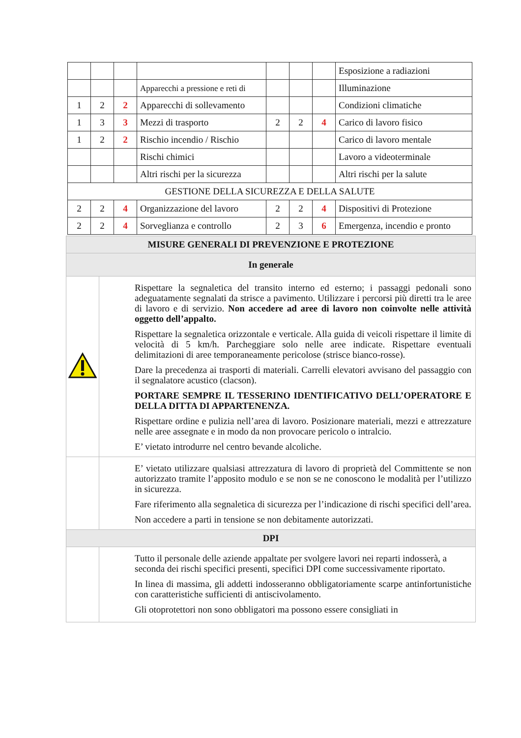| | | | | | | | Esposizione a radiazioni |
| | | | Apparecchi a pressione e reti di | | | | Illuminazione |
| 1 | 2 | 2 | Apparecchi di sollevamento | | | | Condizioni climatiche |
| 1 | 3 | 3 | Mezzi di trasporto | 2 | 2 | 4 | Carico di lavoro fisico |
| 1 | 2 | 2 | Rischio incendio / Rischio | | | | Carico di lavoro mentale |
| | | | Rischi chimici | | | | Lavoro a videoterminale |
| | | | Altri rischi per la sicurezza | | | | Altri rischi per la salute |
| GESTIONE DELLA SICUREZZA E DELLA SALUTE | | | | | | | |
| 2 | 2 | 4 | Organizzazione del lavoro | 2 | 2 | 4 | Dispositivi di Protezione |
| 2 | 2 | 4 | Sorveglianza e controllo | 2 | 3 | 6 | Emergenza, incendio e pronto |
| MISURE GENERALI DI PREVENZIONE E PROTEZIONE | |
| In generale | |
| | Rispettare la segnaletica del transito interno ed esterno; i passaggi pedonali sono adeguatamente segnalati da strisce a pavimento. Utilizzare i percorsi più diretti tra le aree di lavoro e di servizio. Non accedere ad aree di lavoro non coinvolte nelle attività oggetto dell’appalto. Rispettare la segnaletica orizzontale e verticale. Alla guida di veicoli rispettare il limite di velocità di 5 km/h. Parcheggiare solo nelle aree indicate. Rispettare eventuali delimitazioni di aree temporaneamente pericolose (strisce bianco-rosse). Dare la precedenza ai trasporti di materiali. Carrelli elevatori avvisano del passaggio con il segnalatore acustico (clacson). PORTARE SEMPRE IL TESSERINO IDENTIFICATIVO DELL’OPERATORE E DELLA DITTA DI APPARTENENZA. Rispettare ordine e pulizia nell’area di lavoro. Posizionare materiali, mezzi e attrezzature nelle aree assegnate e in modo da non provocare pericolo o intralcio. E’ vietato introdurre nel centro bevande alcoliche. |
| | E’ vietato utilizzare qualsiasi attrezzatura di lavoro di proprietà del Committente se non autorizzato tramite l’apposito modulo e se non se ne conoscono le modalità per l’utilizzo in sicurezza. Fare riferimento alla segnaletica di sicurezza per l’indicazione di rischi specifici dell’area. Non accedere a parti in tensione se non debitamente autorizzati. |
| DPI | |
| | Tutto il personale delle aziende appaltate per svolgere lavori nei reparti indosserà, a seconda dei rischi specifici presenti, specifici DPI come successivamente riportato. In linea di massima, gli addetti indosseranno obbligatoriamente scarpe antinfortunistiche con caratteristiche sufficienti di antiscivolamento. Gli otoprotettori non sono obbligatori ma possono essere consigliati in |